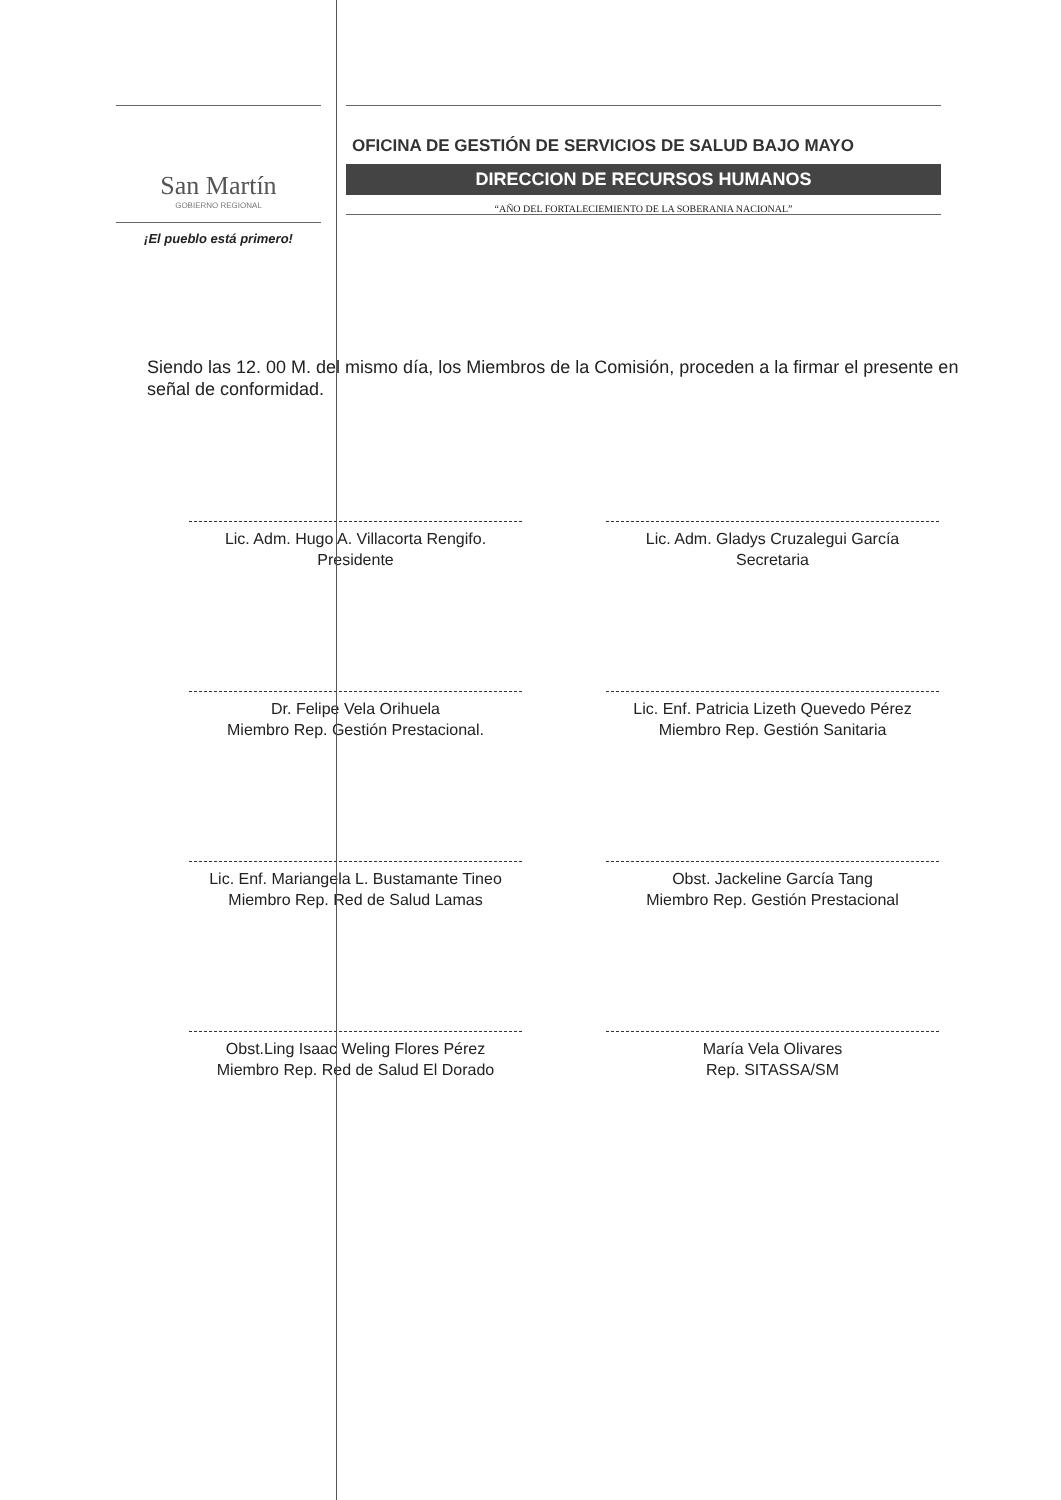San Martín
GOBIERNO REGIONAL
¡El pueblo está primero!
OFICINA DE GESTIÓN DE SERVICIOS DE SALUD BAJO MAYO
DIRECCION DE RECURSOS HUMANOS
“AÑO DEL FORTALECIEMIENTO DE LA SOBERANIA NACIONAL”
Siendo las 12. 00 M. del mismo día, los Miembros de la Comisión, proceden a la firmar el presente en señal de conformidad.
Lic. Adm. Hugo A. Villacorta Rengifo.
Presidente
Lic. Adm. Gladys Cruzalegui García
Secretaria
Dr. Felipe Vela Orihuela
Miembro Rep. Gestión Prestacional.
Lic. Enf. Patricia Lizeth Quevedo Pérez
Miembro Rep. Gestión Sanitaria
Lic. Enf. Mariangela L. Bustamante Tineo
Miembro Rep. Red de Salud Lamas
Obst. Jackeline García Tang
Miembro Rep. Gestión Prestacional
Obst.Ling Isaac Weling Flores Pérez
Miembro Rep. Red de Salud El Dorado
María Vela Olivares
Rep. SITASSA/SM